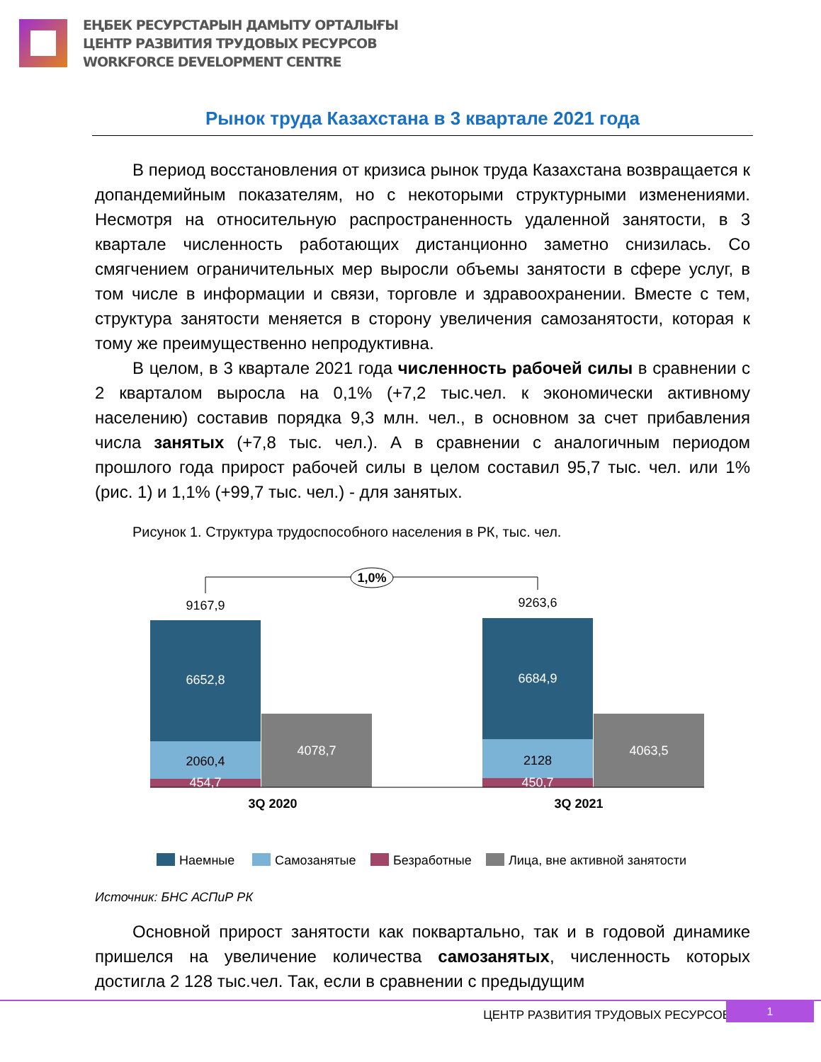ЕҢБЕК РЕСУРСТАРЫН ДАМЫТУ ОРТАЛЫҒЫ
ЦЕНТР РАЗВИТИЯ ТРУДОВЫХ РЕСУРСОВ
WORKFORCE DEVELOPMENT CENTRE
Рынок труда Казахстана в 3 квартале 2021 года
В период восстановления от кризиса рынок труда Казахстана возвращается к допандемийным показателям, но с некоторыми структурными изменениями. Несмотря на относительную распространенность удаленной занятости, в 3 квартале численность работающих дистанционно заметно снизилась. Со смягчением ограничительных мер выросли объемы занятости в сфере услуг, в том числе в информации и связи, торговле и здравоохранении. Вместе с тем, структура занятости меняется в сторону увеличения самозанятости, которая к тому же преимущественно непродуктивна.
В целом, в 3 квартале 2021 года численность рабочей силы в сравнении с 2 кварталом выросла на 0,1% (+7,2 тыс.чел. к экономически активному населению) составив порядка 9,3 млн. чел., в основном за счет прибавления числа занятых (+7,8 тыс. чел.). А в сравнении с аналогичным периодом прошлого года прирост рабочей силы в целом составил 95,7 тыс. чел. или 1% (рис. 1) и 1,1% (+99,7 тыс. чел.) - для занятых.
Рисунок 1. Структура трудоспособного населения в РК, тыс. чел.
1,0%
9167,9
9263,6
6652,8
2060,4
454,7
4078,7
6684,9
2128
450,7
4063,5
3Q 2020
3Q 2021
Наемные
Самозанятые
Безработные
Лица, вне активной занятости
Источник: БНС АСПиР РК
Основной прирост занятости как поквартально, так и в годовой динамике пришелся на увеличение количества самозанятых, численность которых достигла 2 128 тыс.чел. Так, если в сравнении с предыдущим
ЦЕНТР РАЗВИТИЯ ТРУДОВЫХ РЕСУРСОВ
1